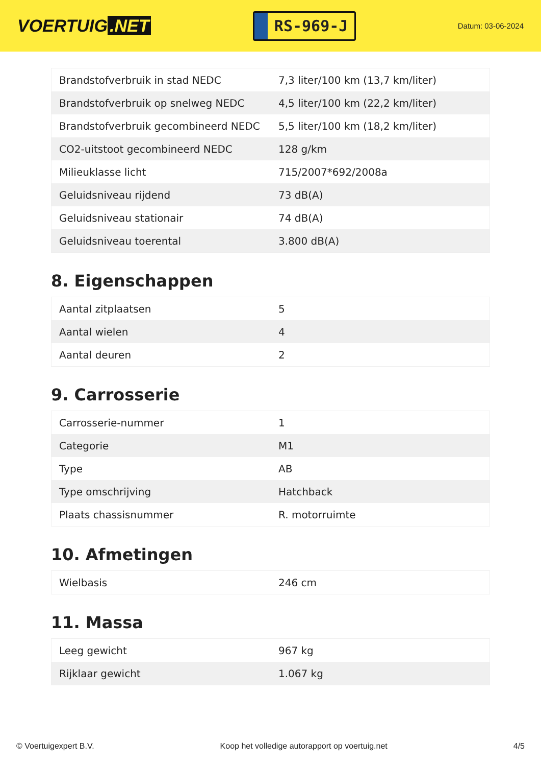VOERTUIG.NET
RS-969-J
Datum: 03-06-2024
| Brandstofverbruik in stad NEDC | 7,3 liter/100 km (13,7 km/liter) |
| Brandstofverbruik op snelweg NEDC | 4,5 liter/100 km (22,2 km/liter) |
| Brandstofverbruik gecombineerd NEDC | 5,5 liter/100 km (18,2 km/liter) |
| CO2-uitstoot gecombineerd NEDC | 128 g/km |
| Milieuklasse licht | 715/2007*692/2008a |
| Geluidsniveau rijdend | 73 dB(A) |
| Geluidsniveau stationair | 74 dB(A) |
| Geluidsniveau toerental | 3.800 dB(A) |
8. Eigenschappen
| Aantal zitplaatsen | 5 |
| Aantal wielen | 4 |
| Aantal deuren | 2 |
9. Carrosserie
| Carrosserie-nummer | 1 |
| Categorie | M1 |
| Type | AB |
| Type omschrijving | Hatchback |
| Plaats chassisnummer | R. motorruimte |
10. Afmetingen
| Wielbasis | 246 cm |
11. Massa
| Leeg gewicht | 967 kg |
| Rijklaar gewicht | 1.067 kg |
© Voertuigexpert B.V. Koop het volledige autorapport op voertuig.net 4/5